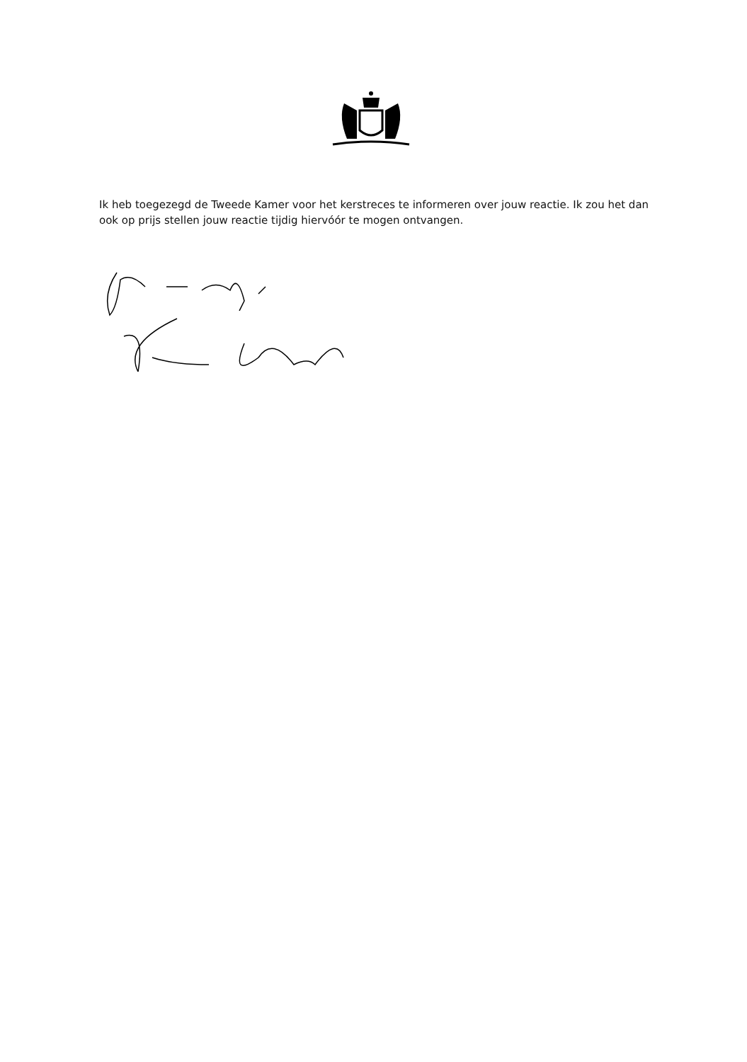Ik heb toegezegd de Tweede Kamer voor het kerstreces te informeren over jouw reactie. Ik zou het dan ook op prijs stellen jouw reactie tijdig hiervóór te mogen ontvangen.